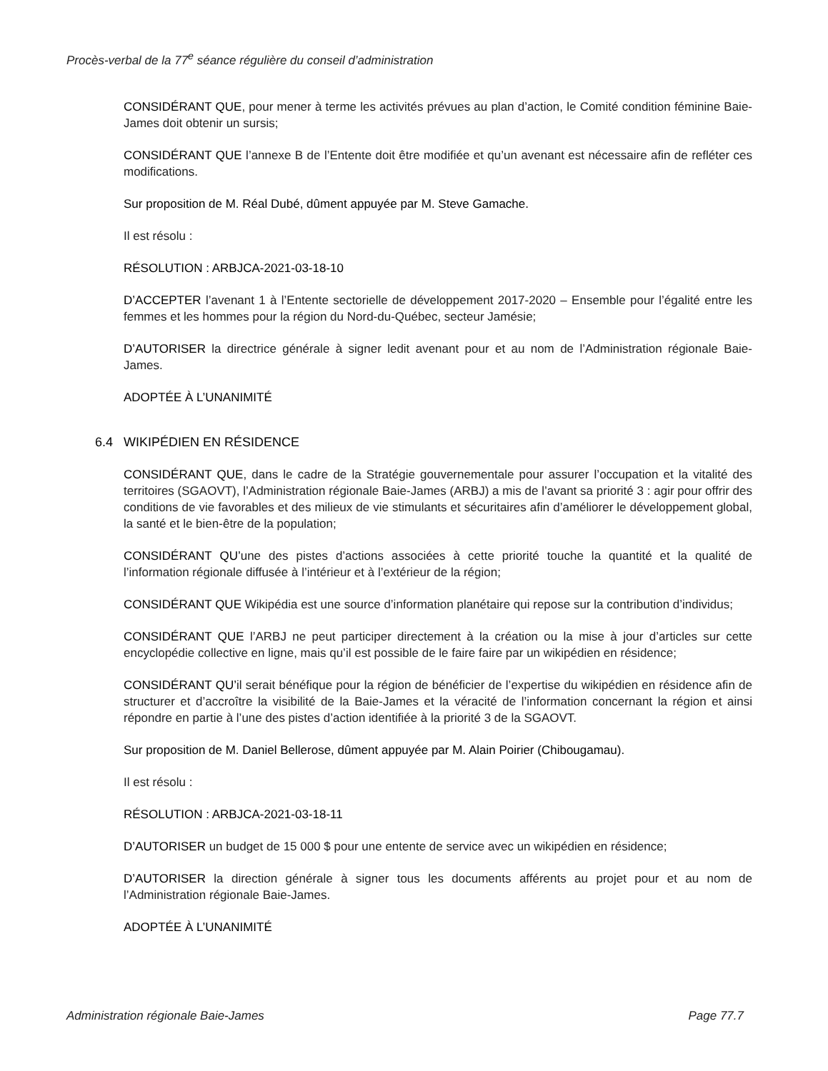Procès-verbal de la 77<sup>e</sup> séance régulière du conseil d’administration
CONSIDÉRANT QUE, pour mener à terme les activités prévues au plan d’action, le Comité condition féminine Baie-James doit obtenir un sursis;
CONSIDÉRANT QUE l’annexe B de l’Entente doit être modifiée et qu’un avenant est nécessaire afin de refléter ces modifications.
Sur proposition de M. Réal Dubé, dûment appuyée par M. Steve Gamache.
Il est résolu :
RÉSOLUTION : ARBJCA-2021-03-18-10
D’ACCEPTER l’avenant 1 à l’Entente sectorielle de développement 2017-2020 – Ensemble pour l’égalité entre les femmes et les hommes pour la région du Nord-du-Québec, secteur Jamésie;
D’AUTORISER la directrice générale à signer ledit avenant pour et au nom de l’Administration régionale Baie-James.
ADOPTÉE À L’UNANIMITÉ
6.4 WIKIPÉDIEN EN RÉSIDENCE
CONSIDÉRANT QUE, dans le cadre de la Stratégie gouvernementale pour assurer l’occupation et la vitalité des territoires (SGAOVT), l’Administration régionale Baie-James (ARBJ) a mis de l’avant sa priorité 3 : agir pour offrir des conditions de vie favorables et des milieux de vie stimulants et sécuritaires afin d’améliorer le développement global, la santé et le bien-être de la population;
CONSIDÉRANT QU’une des pistes d’actions associées à cette priorité touche la quantité et la qualité de l’information régionale diffusée à l’intérieur et à l’extérieur de la région;
CONSIDÉRANT QUE Wikipédia est une source d’information planétaire qui repose sur la contribution d’individus;
CONSIDÉRANT QUE l’ARBJ ne peut participer directement à la création ou la mise à jour d’articles sur cette encyclopédie collective en ligne, mais qu’il est possible de le faire faire par un wikipédien en résidence;
CONSIDÉRANT QU’il serait bénéfique pour la région de bénéficier de l’expertise du wikipédien en résidence afin de structurer et d’accroître la visibilité de la Baie-James et la véracité de l’information concernant la région et ainsi répondre en partie à l’une des pistes d’action identifiée à la priorité 3 de la SGAOVT.
Sur proposition de M. Daniel Bellerose, dûment appuyée par M. Alain Poirier (Chibougamau).
Il est résolu :
RÉSOLUTION : ARBJCA-2021-03-18-11
D’AUTORISER un budget de 15 000 $ pour une entente de service avec un wikipédien en résidence;
D’AUTORISER la direction générale à signer tous les documents afférents au projet pour et au nom de l’Administration régionale Baie-James.
ADOPTÉE À L’UNANIMITÉ
Administration régionale Baie-James Page 77.7